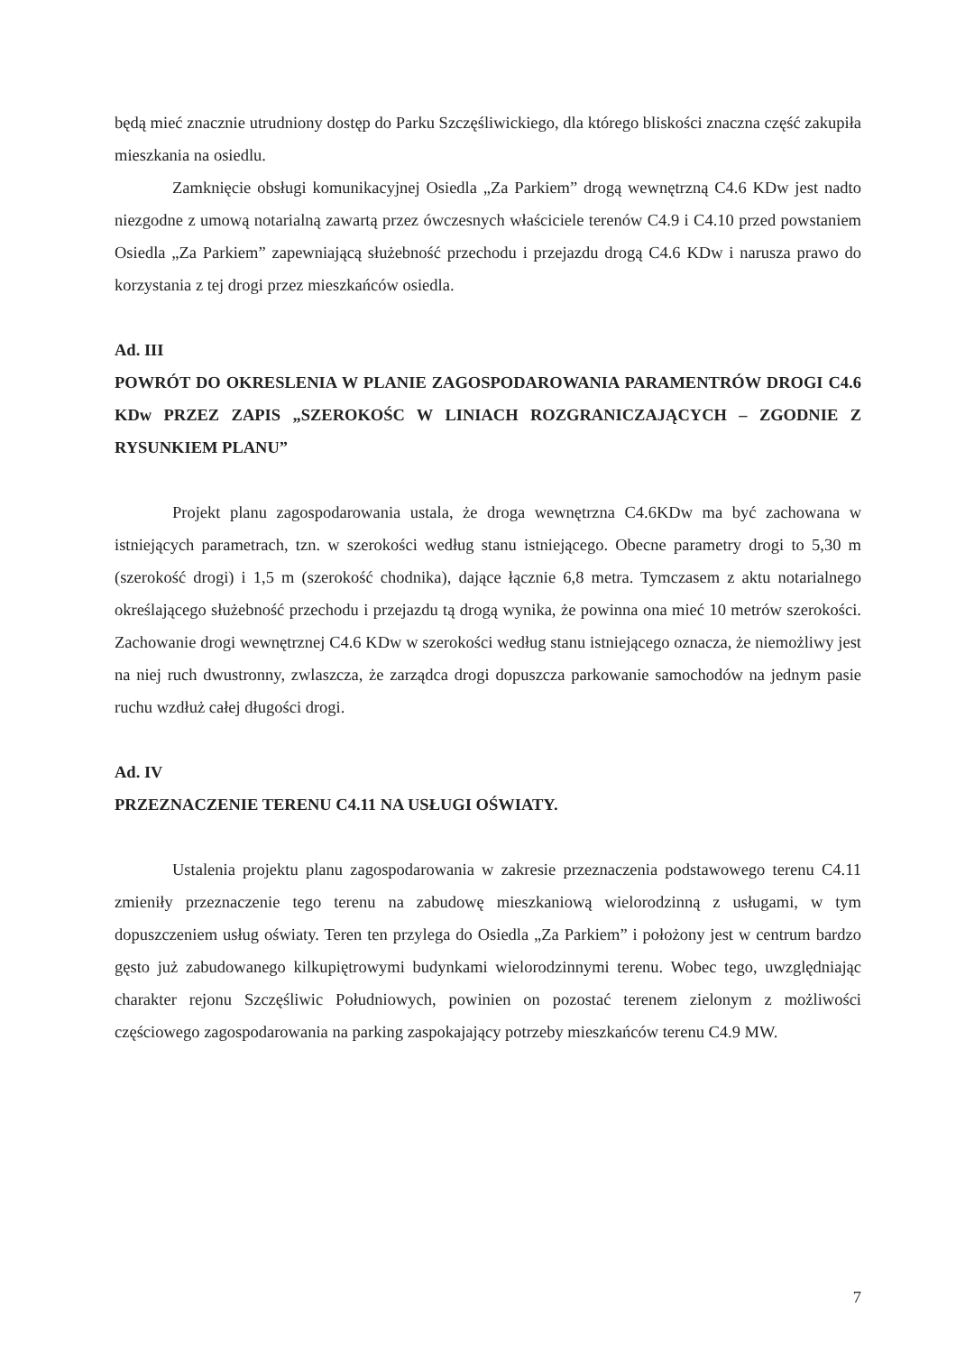będą mieć znacznie utrudniony dostęp do Parku Szczęśliwickiego, dla którego bliskości znaczna część zakupiła mieszkania na osiedlu.
Zamknięcie obsługi komunikacyjnej Osiedla „Za Parkiem” drogą wewnętrzną C4.6 KDw jest nadto niezgodne z umową notarialną zawartą przez ówczesnych właściciele terenów C4.9 i C4.10 przed powstaniem Osiedla „Za Parkiem” zapewniającą służebność przechodu i przejazdu drogą C4.6 KDw i narusza prawo do korzystania z tej drogi przez mieszkańców osiedla.
Ad. III
POWRÓT DO OKRESLENIA W PLANIE ZAGOSPODAROWANIA PARAMENTRÓW DROGI C4.6 KDw PRZEZ ZAPIS „SZEROKOŚC W LINIACH ROZGRANICZAJĄCYCH – ZGODNIE Z RYSUNKIEM PLANU”
Projekt planu zagospodarowania ustala, że droga wewnętrzna C4.6KDw ma być zachowana w istniejących parametrach, tzn. w szerokości według stanu istniejącego. Obecne parametry drogi to 5,30 m (szerokość drogi) i 1,5 m (szerokość chodnika), dające łącznie 6,8 metra. Tymczasem z aktu notarialnego określającego służebność przechodu i przejazdu tą drogą wynika, że powinna ona mieć 10 metrów szerokości. Zachowanie drogi wewnętrznej C4.6 KDw w szerokości według stanu istniejącego oznacza, że niemożliwy jest na niej ruch dwustronny, zwlaszcza, że zarządca drogi dopuszcza parkowanie samochodów na jednym pasie ruchu wzdłuż całej długości drogi.
Ad. IV
PRZEZNACZENIE TERENU C4.11 NA USŁUGI OŚWIATY.
Ustalenia projektu planu zagospodarowania w zakresie przeznaczenia podstawowego terenu C4.11 zmieniły przeznaczenie tego terenu na zabudowę mieszkaniową wielorodzinną z usługami, w tym dopuszczeniem usług oświaty. Teren ten przylega do Osiedla „Za Parkiem” i położony jest w centrum bardzo gęsto już zabudowanego kilkupiętrowymi budynkami wielorodzinnymi terenu. Wobec tego, uwzględniając charakter rejonu Szczęśliwic Południowych, powinien on pozostać terenem zielonym z możliwości częściowego zagospodarowania na parking zaspokajający potrzeby mieszkańców terenu C4.9 MW.
7